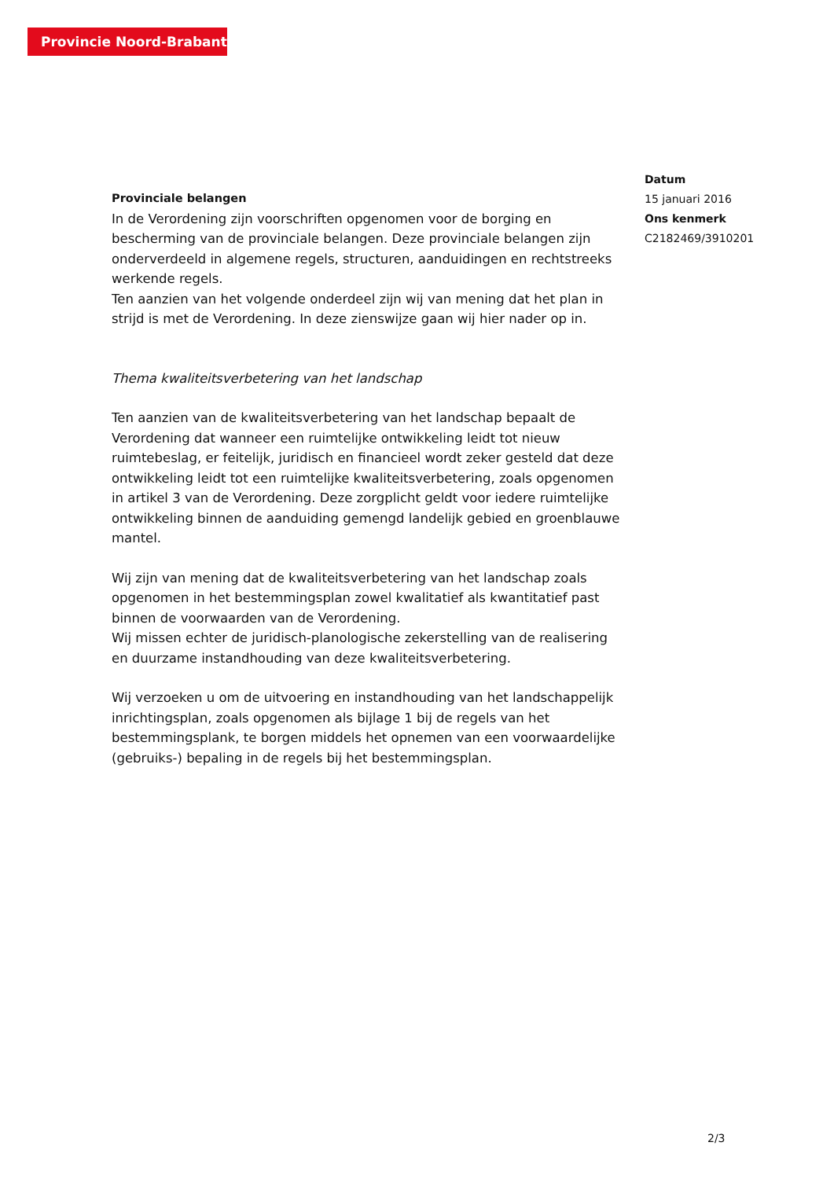Provincie Noord-Brabant
Provinciale belangen
In de Verordening zijn voorschriften opgenomen voor de borging en bescherming van de provinciale belangen. Deze provinciale belangen zijn onderverdeeld in algemene regels, structuren, aanduidingen en rechtstreeks werkende regels.
Ten aanzien van het volgende onderdeel zijn wij van mening dat het plan in strijd is met de Verordening. In deze zienswijze gaan wij hier nader op in.
Thema kwaliteitsverbetering van het landschap
Ten aanzien van de kwaliteitsverbetering van het landschap bepaalt de Verordening dat wanneer een ruimtelijke ontwikkeling leidt tot nieuw ruimtebeslag, er feitelijk, juridisch en financieel wordt zeker gesteld dat deze ontwikkeling leidt tot een ruimtelijke kwaliteitsverbetering, zoals opgenomen in artikel 3 van de Verordening. Deze zorgplicht geldt voor iedere ruimtelijke ontwikkeling binnen de aanduiding gemengd landelijk gebied en groenblauwe mantel.
Wij zijn van mening dat de kwaliteitsverbetering van het landschap zoals opgenomen in het bestemmingsplan zowel kwalitatief als kwantitatief past binnen de voorwaarden van de Verordening.
Wij missen echter de juridisch-planologische zekerstelling van de realisering en duurzame instandhouding van deze kwaliteitsverbetering.
Wij verzoeken u om de uitvoering en instandhouding van het landschappelijk inrichtingsplan, zoals opgenomen als bijlage 1 bij de regels van het bestemmingsplank, te borgen middels het opnemen van een voorwaardelijke (gebruiks-) bepaling in de regels bij het bestemmingsplan.
Datum
15 januari 2016
Ons kenmerk
C2182469/3910201
2/3